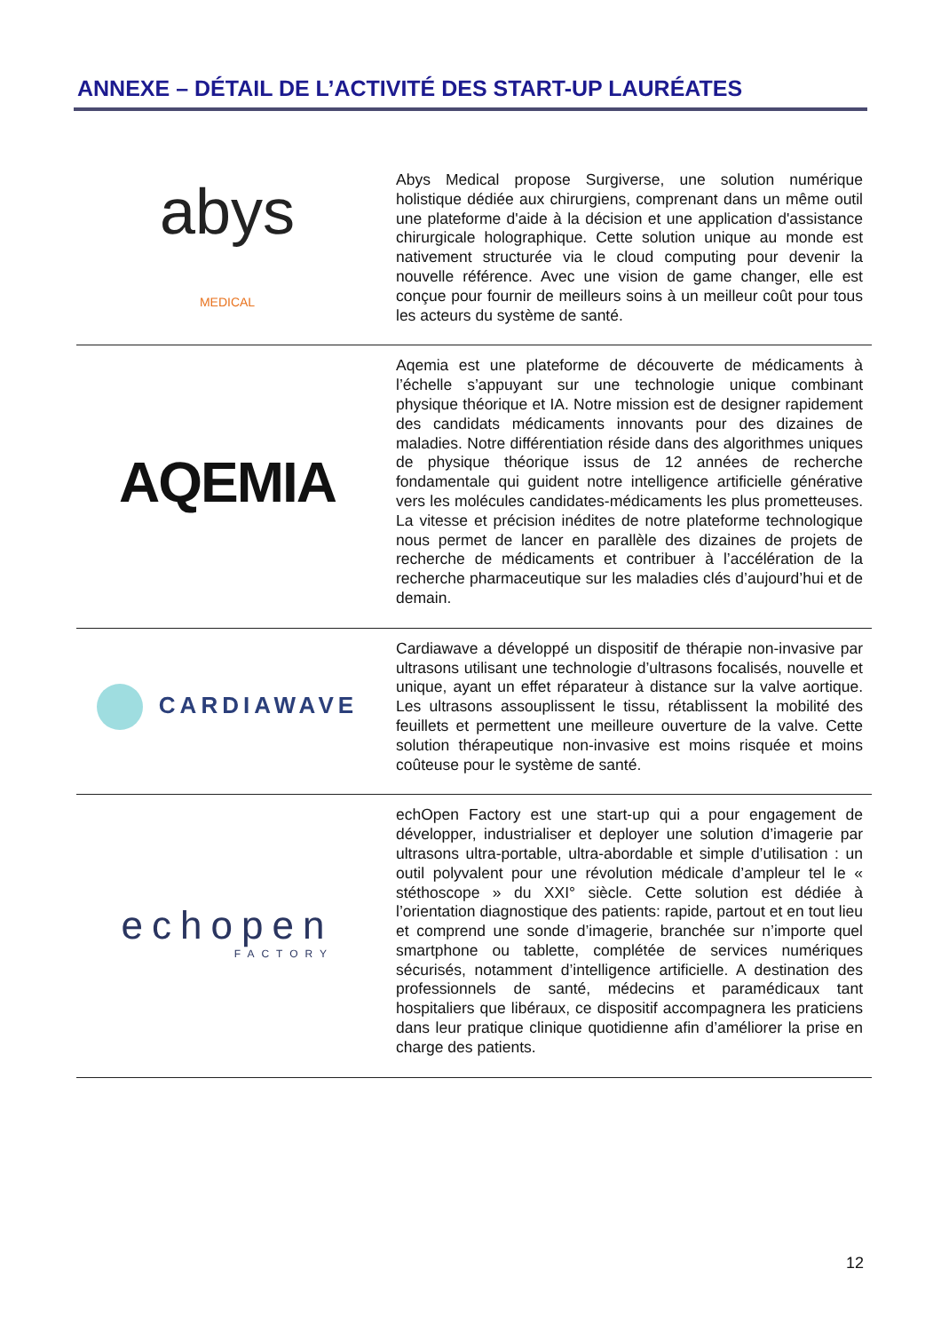ANNEXE – DÉTAIL DE L’ACTIVITÉ DES START-UP LAURÉATES
| abys MEDICAL | Abys Medical propose Surgiverse, une solution numérique holistique dédiée aux chirurgiens, comprenant dans un même outil une plateforme d'aide à la décision et une application d'assistance chirurgicale holographique. Cette solution unique au monde est nativement structurée via le cloud computing pour devenir la nouvelle référence. Avec une vision de game changer, elle est conçue pour fournir de meilleurs soins à un meilleur coût pour tous les acteurs du système de santé. |
| AQEMIA | Aqemia est une plateforme de découverte de médicaments à l’échelle s’appuyant sur une technologie unique combinant physique théorique et IA. Notre mission est de designer rapidement des candidats médicaments innovants pour des dizaines de maladies. Notre différentiation réside dans des algorithmes uniques de physique théorique issus de 12 années de recherche fondamentale qui guident notre intelligence artificielle générative vers les molécules candidates-médicaments les plus prometteuses. La vitesse et précision inédites de notre plateforme technologique nous permet de lancer en parallèle des dizaines de projets de recherche de médicaments et contribuer à l’accélération de la recherche pharmaceutique sur les maladies clés d’aujourd’hui et de demain. |
| CARDIAWAVE | Cardiawave a développé un dispositif de thérapie non-invasive par ultrasons utilisant une technologie d’ultrasons focalisés, nouvelle et unique, ayant un effet réparateur à distance sur la valve aortique. Les ultrasons assouplissent le tissu, rétablissent la mobilité des feuillets et permettent une meilleure ouverture de la valve. Cette solution thérapeutique non-invasive est moins risquée et moins coûteuse pour le système de santé. |
| echopen FACTORY | echOpen Factory est une start-up qui a pour engagement de développer, industrialiser et deployer une solution d’imagerie par ultrasons ultra-portable, ultra-abordable et simple d’utilisation : un outil polyvalent pour une révolution médicale d’ampleur tel le « stéthoscope » du XXI° siècle. Cette solution est dédiée à l’orientation diagnostique des patients: rapide, partout et en tout lieu et comprend une sonde d’imagerie, branchée sur n’importe quel smartphone ou tablette, complétée de services numériques sécurisés, notamment d’intelligence artificielle. A destination des professionnels de santé, médecins et paramédicaux tant hospitaliers que libéraux, ce dispositif accompagnera les praticiens dans leur pratique clinique quotidienne afin d’améliorer la prise en charge des patients. |
12